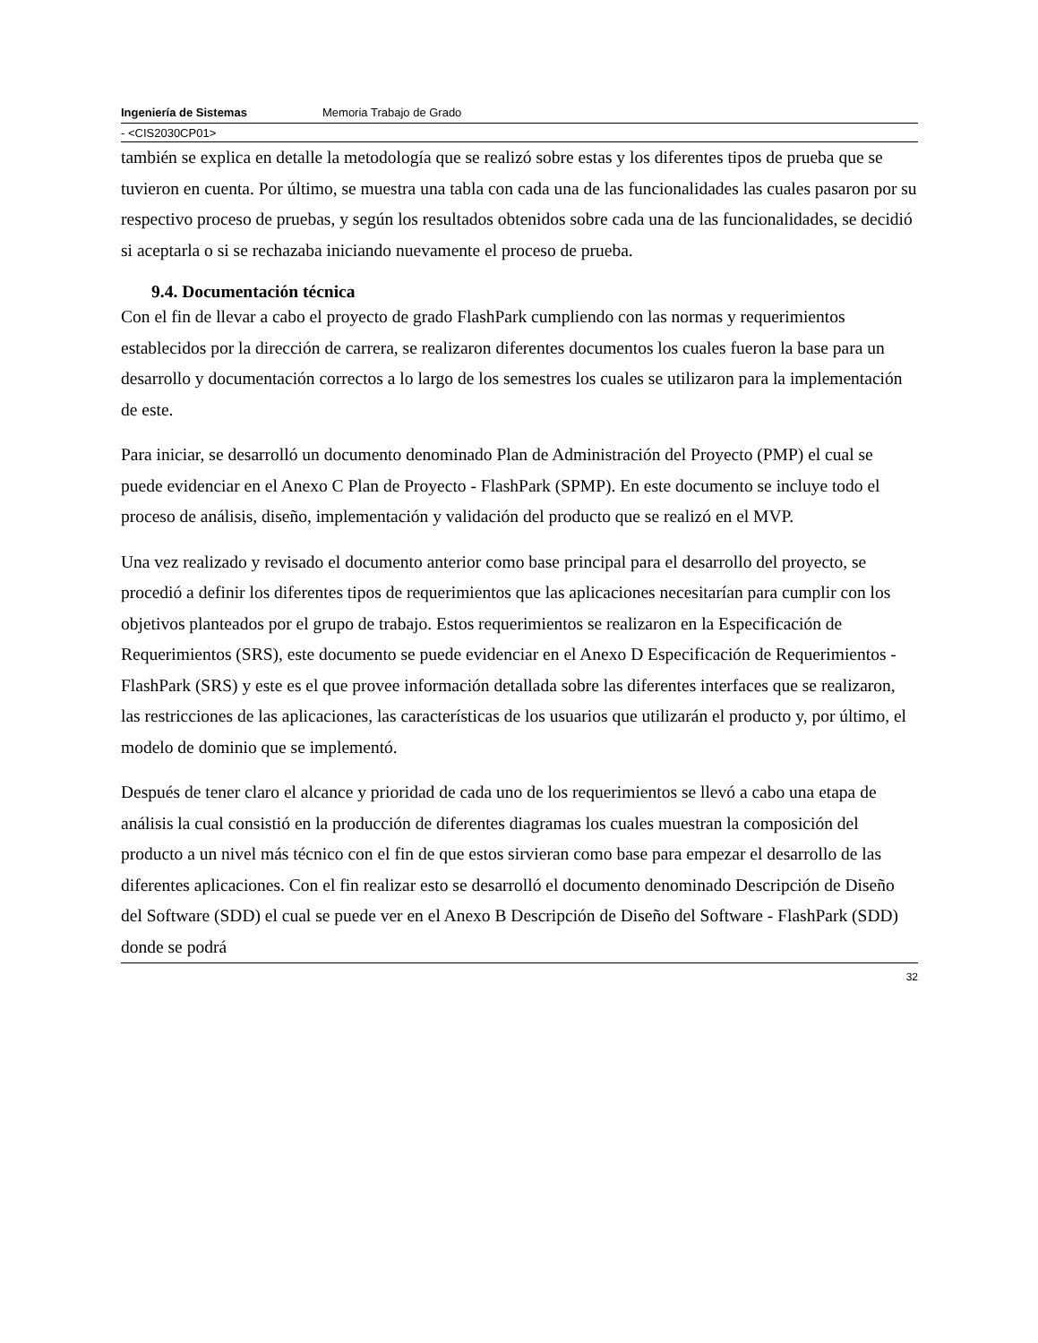Ingeniería de Sistemas Memoria Trabajo de Grado
- <CIS2030CP01>
también se explica en detalle la metodología que se realizó sobre estas y los diferentes tipos de prueba que se tuvieron en cuenta. Por último, se muestra una tabla con cada una de las funcionalidades las cuales pasaron por su respectivo proceso de pruebas, y según los resultados obtenidos sobre cada una de las funcionalidades, se decidió si aceptarla o si se rechazaba iniciando nuevamente el proceso de prueba.
9.4. Documentación técnica
Con el fin de llevar a cabo el proyecto de grado FlashPark cumpliendo con las normas y requerimientos establecidos por la dirección de carrera, se realizaron diferentes documentos los cuales fueron la base para un desarrollo y documentación correctos a lo largo de los semestres los cuales se utilizaron para la implementación de este.
Para iniciar, se desarrolló un documento denominado Plan de Administración del Proyecto (PMP) el cual se puede evidenciar en el Anexo C Plan de Proyecto - FlashPark (SPMP). En este documento se incluye todo el proceso de análisis, diseño, implementación y validación del producto que se realizó en el MVP.
Una vez realizado y revisado el documento anterior como base principal para el desarrollo del proyecto, se procedió a definir los diferentes tipos de requerimientos que las aplicaciones necesitarían para cumplir con los objetivos planteados por el grupo de trabajo. Estos requerimientos se realizaron en la Especificación de Requerimientos (SRS), este documento se puede evidenciar en el Anexo D Especificación de Requerimientos - FlashPark (SRS) y este es el que provee información detallada sobre las diferentes interfaces que se realizaron, las restricciones de las aplicaciones, las características de los usuarios que utilizarán el producto y, por último, el modelo de dominio que se implementó.
Después de tener claro el alcance y prioridad de cada uno de los requerimientos se llevó a cabo una etapa de análisis la cual consistió en la producción de diferentes diagramas los cuales muestran la composición del producto a un nivel más técnico con el fin de que estos sirvieran como base para empezar el desarrollo de las diferentes aplicaciones. Con el fin realizar esto se desarrolló el documento denominado Descripción de Diseño del Software (SDD) el cual se puede ver en el Anexo B Descripción de Diseño del Software - FlashPark (SDD) donde se podrá
32